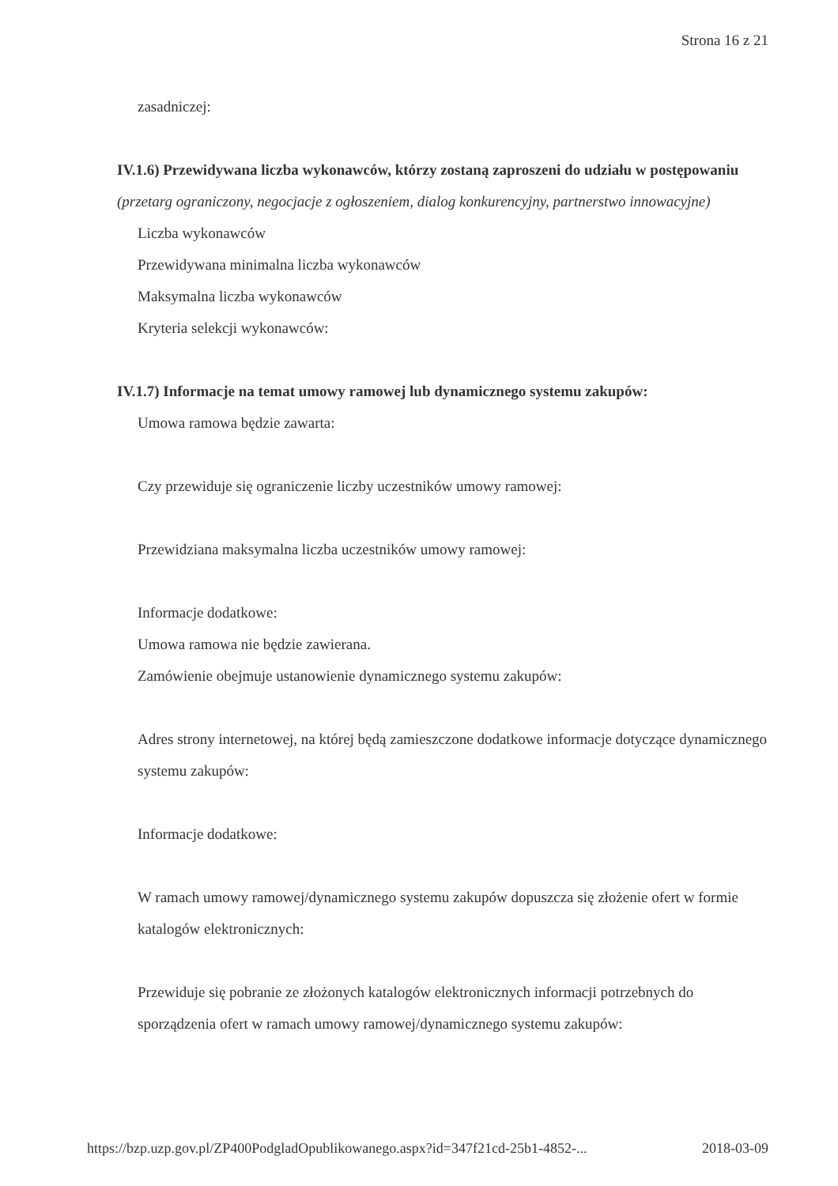Strona 16 z 21
zasadniczej:
IV.1.6) Przewidywana liczba wykonawców, którzy zostaną zaproszeni do udziału w postępowaniu
(przetarg ograniczony, negocjacje z ogłoszeniem, dialog konkurencyjny, partnerstwo innowacyjne)
Liczba wykonawców
Przewidywana minimalna liczba wykonawców
Maksymalna liczba wykonawców
Kryteria selekcji wykonawców:
IV.1.7) Informacje na temat umowy ramowej lub dynamicznego systemu zakupów:
Umowa ramowa będzie zawarta:
Czy przewiduje się ograniczenie liczby uczestników umowy ramowej:
Przewidziana maksymalna liczba uczestników umowy ramowej:
Informacje dodatkowe:
Umowa ramowa nie będzie zawierana.
Zamówienie obejmuje ustanowienie dynamicznego systemu zakupów:
Adres strony internetowej, na której będą zamieszczone dodatkowe informacje dotyczące dynamicznego systemu zakupów:
Informacje dodatkowe:
W ramach umowy ramowej/dynamicznego systemu zakupów dopuszcza się złożenie ofert w formie katalogów elektronicznych:
Przewiduje się pobranie ze złożonych katalogów elektronicznych informacji potrzebnych do sporządzenia ofert w ramach umowy ramowej/dynamicznego systemu zakupów:
https://bzp.uzp.gov.pl/ZP400PodgladOpublikowanego.aspx?id=347f21cd-25b1-4852-... 2018-03-09